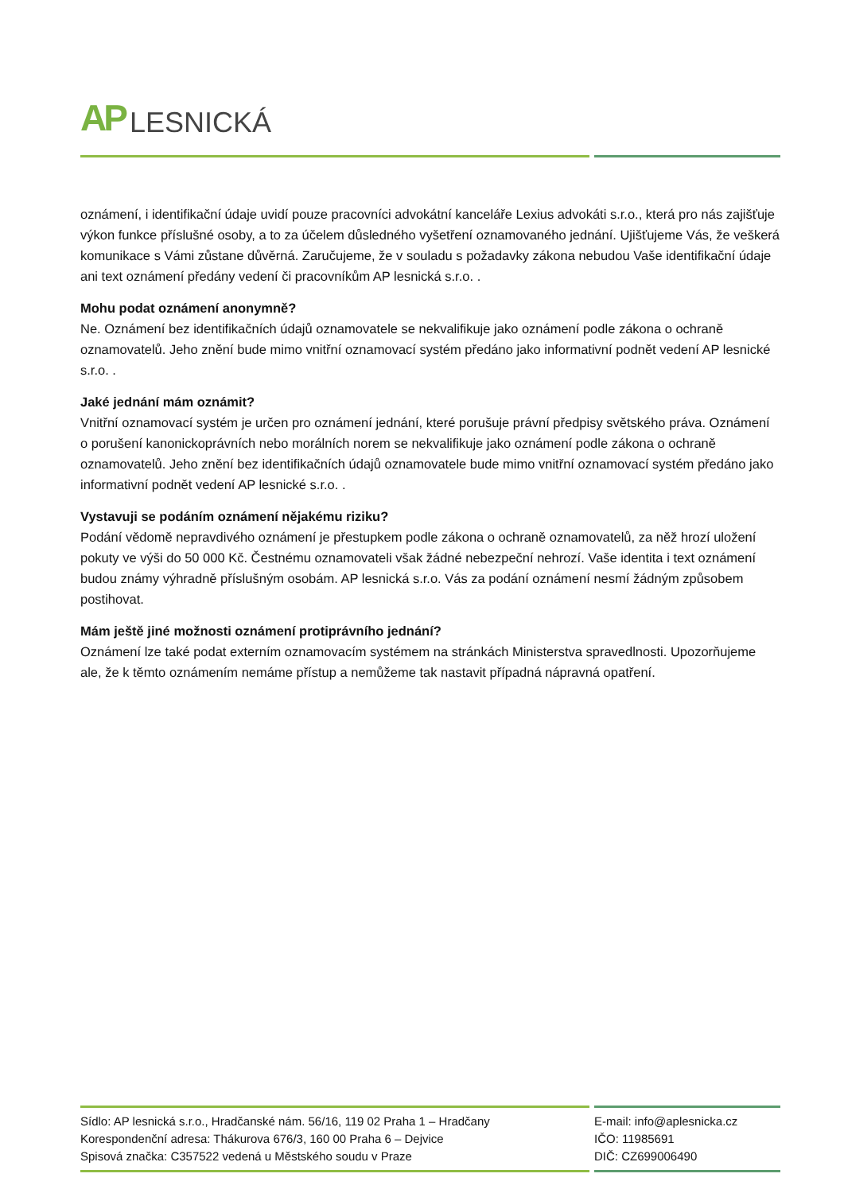AP LESNICKÁ
oznámení, i identifikační údaje uvidí pouze pracovníci advokátní kanceláře Lexius advokáti s.r.o., která pro nás zajišťuje výkon funkce příslušné osoby, a to za účelem důsledného vyšetření oznamovaného jednání. Ujišťujeme Vás, že veškerá komunikace s Vámi zůstane důvěrná. Zaručujeme, že v souladu s požadavky zákona nebudou Vaše identifikační údaje ani text oznámení předány vedení či pracovníkům AP lesnická s.r.o. .
Mohu podat oznámení anonymně?
Ne. Oznámení bez identifikačních údajů oznamovatele se nekvalifikuje jako oznámení podle zákona o ochraně oznamovatelů. Jeho znění bude mimo vnitřní oznamovací systém předáno jako informativní podnět vedení AP lesnické s.r.o. .
Jaké jednání mám oznámit?
Vnitřní oznamovací systém je určen pro oznámení jednání, které porušuje právní předpisy světského práva. Oznámení o porušení kanonickoprávních nebo morálních norem se nekvalifikuje jako oznámení podle zákona o ochraně oznamovatelů. Jeho znění bez identifikačních údajů oznamovatele bude mimo vnitřní oznamovací systém předáno jako informativní podnět vedení AP lesnické s.r.o. .
Vystavuji se podáním oznámení nějakému riziku?
Podání vědomě nepravdivého oznámení je přestupkem podle zákona o ochraně oznamovatelů, za něž hrozí uložení pokuty ve výši do 50 000 Kč. Čestnému oznamovateli však žádné nebezpeční nehrozí. Vaše identita i text oznámení budou známy výhradně příslušným osobám. AP lesnická s.r.o. Vás za podání oznámení nesmí žádným způsobem postihovat.
Mám ještě jiné možnosti oznámení protiprávního jednání?
Oznámení lze také podat externím oznamovacím systémem na stránkách Ministerstva spravedlnosti. Upozorňujeme ale, že k těmto oznámením nemáme přístup a nemůžeme tak nastavit případná nápravná opatření.
Sídlo: AP lesnická s.r.o., Hradčanské nám. 56/16, 119 02 Praha 1 – Hradčany
Korespondenční adresa: Thákurova 676/3, 160 00 Praha 6 – Dejvice
Spisová značka: C357522 vedená u Městského soudu v Praze
E-mail: info@aplesnicka.cz
IČO: 11985691
DIČ: CZ699006490